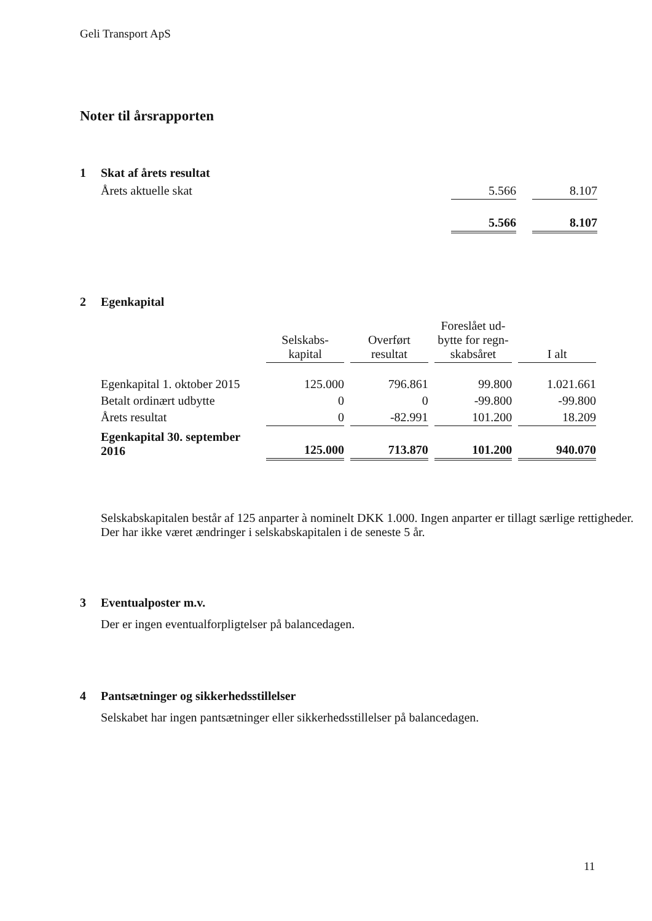Geli Transport ApS
Noter til årsrapporten
1 Skat af årets resultat
| Årets aktuelle skat | 5.566 | | 8.107 |
| | 5.566 | | 8.107 |
2 Egenkapital
| | Selskabs- kapital | | Overført resultat | | Foreslået ud- bytte for regn- skabsåret | | I alt |
| Egenkapital 1. oktober 2015 | 125.000 | | 796.861 | | 99.800 | | 1.021.661 |
| Betalt ordinært udbytte | 0 | | 0 | | -99.800 | | -99.800 |
| Årets resultat | 0 | | -82.991 | | 101.200 | | 18.209 |
| Egenkapital 30. september 2016 | 125.000 | | 713.870 | | 101.200 | | 940.070 |
Selskabskapitalen består af 125 anparter à nominelt DKK 1.000. Ingen anparter er tillagt særlige rettigheder.
Der har ikke været ændringer i selskabskapitalen i de seneste 5 år.
3 Eventualposter m.v.
Der er ingen eventualforpligtelser på balancedagen.
4 Pantsætninger og sikkerhedsstillelser
Selskabet har ingen pantsætninger eller sikkerhedsstillelser på balancedagen.
11